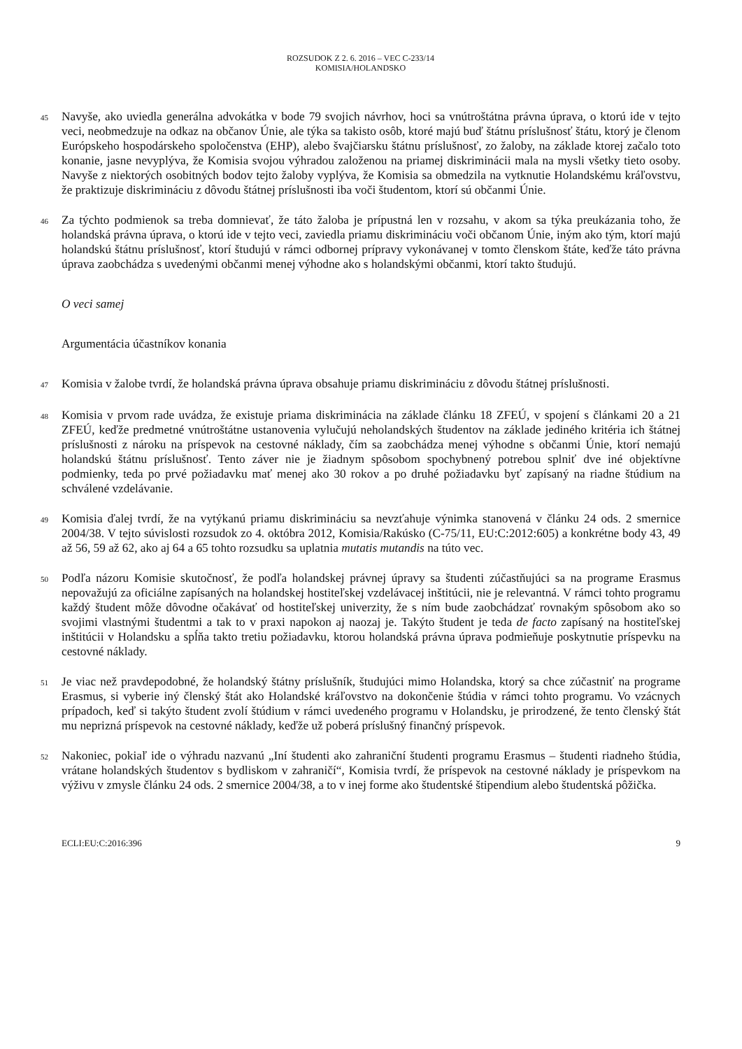ROZSUDOK Z 2. 6. 2016 – VEC C-233/14
KOMISIA/HOLANDSKO
45
Navyše, ako uviedla generálna advokátka v bode 79 svojich návrhov, hoci sa vnútroštátna právna úprava, o ktorú ide v tejto veci, neobmedzuje na odkaz na občanov Únie, ale týka sa takisto osôb, ktoré majú buď štátnu príslušnosť štátu, ktorý je členom Európskeho hospodárskeho spoločenstva (EHP), alebo švajčiarsku štátnu príslušnosť, zo žaloby, na základe ktorej začalo toto konanie, jasne nevyplýva, že Komisia svojou výhradou založenou na priamej diskriminácii mala na mysli všetky tieto osoby. Navyše z niektorých osobitných bodov tejto žaloby vyplýva, že Komisia sa obmedzila na vytknutie Holandskému kráľovstvu, že praktizuje diskrimináciu z dôvodu štátnej príslušnosti iba voči študentom, ktorí sú občanmi Únie.
46
Za týchto podmienok sa treba domnievať, že táto žaloba je prípustná len v rozsahu, v akom sa týka preukázania toho, že holandská právna úprava, o ktorú ide v tejto veci, zaviedla priamu diskrimináciu voči občanom Únie, iným ako tým, ktorí majú holandskú štátnu príslušnosť, ktorí študujú v rámci odbornej prípravy vykonávanej v tomto členskom štáte, keďže táto právna úprava zaobchádza s uvedenými občanmi menej výhodne ako s holandskými občanmi, ktorí takto študujú.
O veci samej
Argumentácia účastníkov konania
47
Komisia v žalobe tvrdí, že holandská právna úprava obsahuje priamu diskrimináciu z dôvodu štátnej príslušnosti.
48
Komisia v prvom rade uvádza, že existuje priama diskriminácia na základe článku 18 ZFEÚ, v spojení s článkami 20 a 21 ZFEÚ, keďže predmetné vnútroštátne ustanovenia vylučujú neholandských študentov na základe jediného kritéria ich štátnej príslušnosti z nároku na príspevok na cestovné náklady, čím sa zaobchádza menej výhodne s občanmi Únie, ktorí nemajú holandskú štátnu príslušnosť. Tento záver nie je žiadnym spôsobom spochybnený potrebou splniť dve iné objektívne podmienky, teda po prvé požiadavku mať menej ako 30 rokov a po druhé požiadavku byť zapísaný na riadne štúdium na schválené vzdelávanie.
49
Komisia ďalej tvrdí, že na vytýkanú priamu diskrimináciu sa nevzťahuje výnimka stanovená v článku 24 ods. 2 smernice 2004/38. V tejto súvislosti rozsudok zo 4. októbra 2012, Komisia/Rakúsko (C-75/11, EU:C:2012:605) a konkrétne body 43, 49 až 56, 59 až 62, ako aj 64 a 65 tohto rozsudku sa uplatnia mutatis mutandis na túto vec.
50
Podľa názoru Komisie skutočnosť, že podľa holandskej právnej úpravy sa študenti zúčastňujúci sa na programe Erasmus nepovažujú za oficiálne zapísaných na holandskej hostiteľskej vzdelávacej inštitúcii, nie je relevantná. V rámci tohto programu každý študent môže dôvodne očakávať od hostiteľskej univerzity, že s ním bude zaobchádzať rovnakým spôsobom ako so svojimi vlastnými študentmi a tak to v praxi napokon aj naozaj je. Takýto študent je teda de facto zapísaný na hostiteľskej inštitúcii v Holandsku a spĺňa takto tretiu požiadavku, ktorou holandská právna úprava podmieňuje poskytnutie príspevku na cestovné náklady.
51
Je viac než pravdepodobné, že holandský štátny príslušník, študujúci mimo Holandska, ktorý sa chce zúčastniť na programe Erasmus, si vyberie iný členský štát ako Holandské kráľovstvo na dokončenie štúdia v rámci tohto programu. Vo vzácnych prípadoch, keď si takýto študent zvolí štúdium v rámci uvedeného programu v Holandsku, je prirodzené, že tento členský štát mu neprizná príspevok na cestovné náklady, keďže už poberá príslušný finančný príspevok.
52
Nakoniec, pokiaľ ide o výhradu nazvanú „Iní študenti ako zahraniční študenti programu Erasmus – študenti riadneho štúdia, vrátane holandských študentov s bydliskom v zahraničí“, Komisia tvrdí, že príspevok na cestovné náklady je príspevkom na výživu v zmysle článku 24 ods. 2 smernice 2004/38, a to v inej forme ako študentské štipendium alebo študentská pôžička.
ECLI:EU:C:2016:396 9